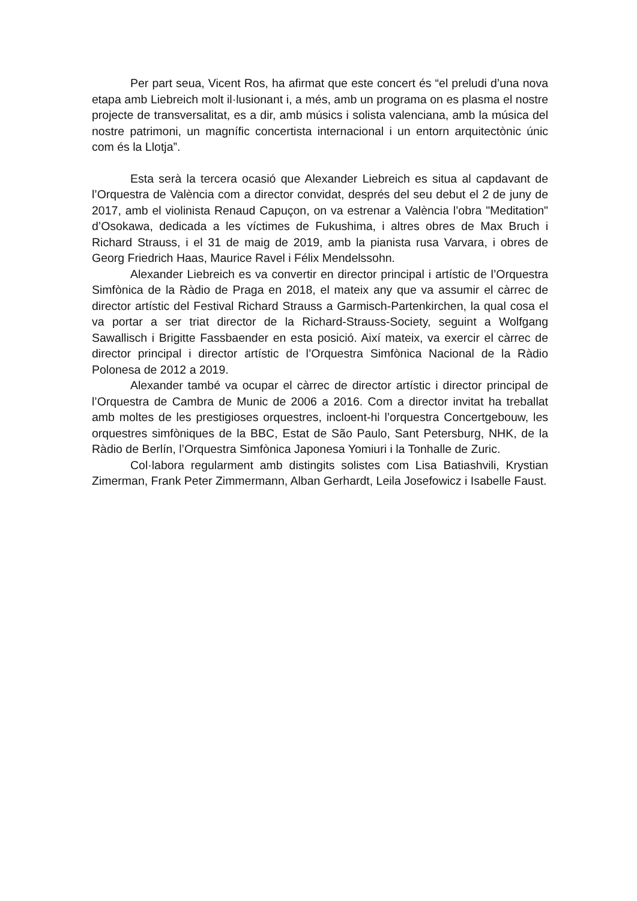Per part seua, Vicent Ros, ha afirmat que este concert és “el preludi d’una nova etapa amb Liebreich molt il·lusionant i, a més, amb un programa on es plasma el nostre projecte de transversalitat, es a dir, amb músics i solista valenciana, amb la música del nostre patrimoni, un magnífic concertista internacional i un entorn arquitectònic únic com és la Llotja”.
Esta serà la tercera ocasió que Alexander Liebreich es situa al capdavant de l’Orquestra de València com a director convidat, després del seu debut el 2 de juny de 2017, amb el violinista Renaud Capuçon, on va estrenar a València l’obra "Meditation" d’Osokawa, dedicada a les víctimes de Fukushima, i altres obres de Max Bruch i Richard Strauss, i el 31 de maig de 2019, amb la pianista rusa Varvara, i obres de Georg Friedrich Haas, Maurice Ravel i Félix Mendelssohn.
Alexander Liebreich es va convertir en director principal i artístic de l’Orquestra Simfònica de la Ràdio de Praga en 2018, el mateix any que va assumir el càrrec de director artístic del Festival Richard Strauss a Garmisch-Partenkirchen, la qual cosa el va portar a ser triat director de la Richard-Strauss-Society, seguint a Wolfgang Sawallisch i Brigitte Fassbaender en esta posició. Així mateix, va exercir el càrrec de director principal i director artístic de l’Orquestra Simfònica Nacional de la Ràdio Polonesa de 2012 a 2019.
Alexander també va ocupar el càrrec de director artístic i director principal de l’Orquestra de Cambra de Munic de 2006 a 2016. Com a director invitat ha treballat amb moltes de les prestigioses orquestres, incloent-hi l’orquestra Concertgebouw, les orquestres simfòniques de la BBC, Estat de São Paulo, Sant Petersburg, NHK, de la Ràdio de Berlín, l’Orquestra Simfònica Japonesa Yomiuri i la Tonhalle de Zuric.
Col·labora regularment amb distingits solistes com Lisa Batiashvili, Krystian Zimerman, Frank Peter Zimmermann, Alban Gerhardt, Leila Josefowicz i Isabelle Faust.